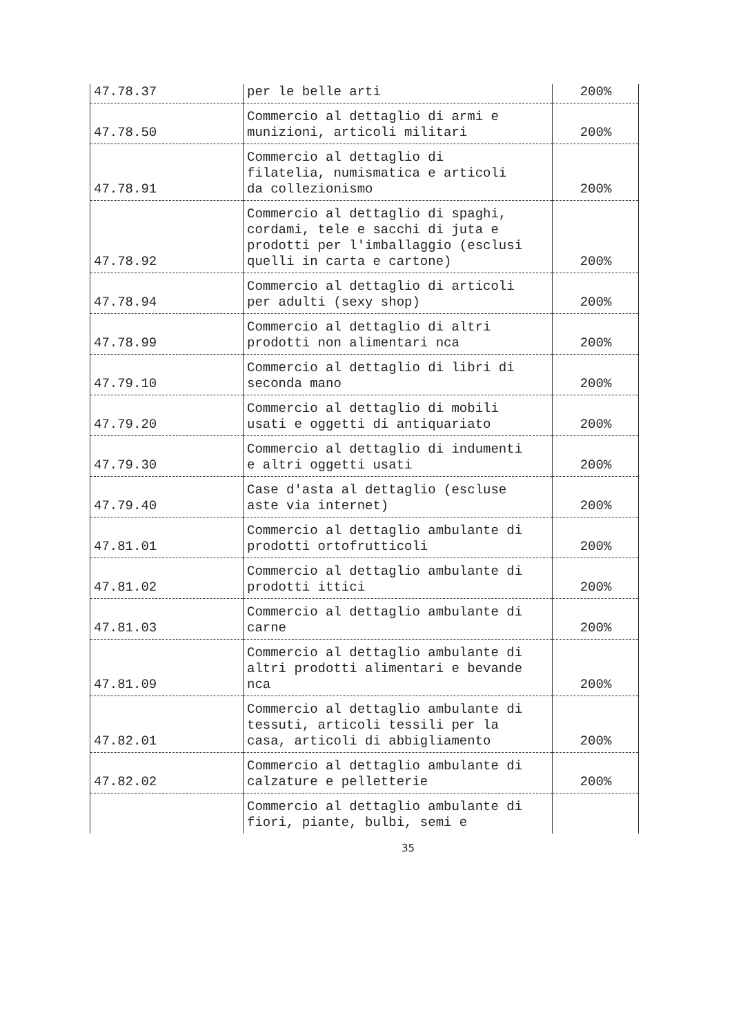| 47.78.37 | per le belle arti | 200% |
| 47.78.50 | Commercio al dettaglio di armi e munizioni, articoli militari | 200% |
| 47.78.91 | Commercio al dettaglio di filatelia, numismatica e articoli da collezionismo | 200% |
| 47.78.92 | Commercio al dettaglio di spaghi, cordami, tele e sacchi di juta e prodotti per l'imballaggio (esclusi quelli in carta e cartone) | 200% |
| 47.78.94 | Commercio al dettaglio di articoli per adulti (sexy shop) | 200% |
| 47.78.99 | Commercio al dettaglio di altri prodotti non alimentari nca | 200% |
| 47.79.10 | Commercio al dettaglio di libri di seconda mano | 200% |
| 47.79.20 | Commercio al dettaglio di mobili usati e oggetti di antiquariato | 200% |
| 47.79.30 | Commercio al dettaglio di indumenti e altri oggetti usati | 200% |
| 47.79.40 | Case d'asta al dettaglio (escluse aste via internet) | 200% |
| 47.81.01 | Commercio al dettaglio ambulante di prodotti ortofrutticoli | 200% |
| 47.81.02 | Commercio al dettaglio ambulante di prodotti ittici | 200% |
| 47.81.03 | Commercio al dettaglio ambulante di carne | 200% |
| 47.81.09 | Commercio al dettaglio ambulante di altri prodotti alimentari e bevande nca | 200% |
| 47.82.01 | Commercio al dettaglio ambulante di tessuti, articoli tessili per la casa, articoli di abbigliamento | 200% |
| 47.82.02 | Commercio al dettaglio ambulante di calzature e pelletterie | 200% |
| | Commercio al dettaglio ambulante di fiori, piante, bulbi, semi e | |
35